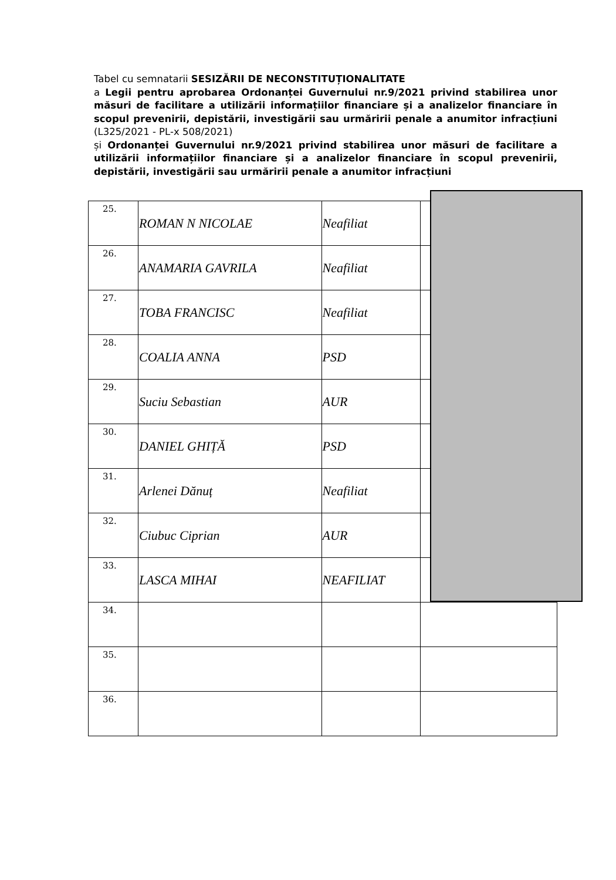Tabel cu semnatarii SESIZĂRII DE NECONSTITUȚIONALITATE
a Legii pentru aprobarea Ordonanței Guvernului nr.9/2021 privind stabilirea unor măsuri de facilitare a utilizării informațiilor financiare și a analizelor financiare în scopul prevenirii, depistării, investigării sau urmăririi penale a anumitor infracțiuni (L325/2021 - PL-x 508/2021)
și Ordonanței Guvernului nr.9/2021 privind stabilirea unor măsuri de facilitare a utilizării informațiilor financiare și a analizelor financiare în scopul prevenirii, depistării, investigării sau urmăririi penale a anumitor infracțiuni
| 25. | ROMAN N NICOLAE | Neafiliat | |
| 26. | ANAMARIA GAVRILA | Neafiliat | |
| 27. | TOBA FRANCISC | Neafiliat | |
| 28. | COALIA ANNA | PSD | |
| 29. | Suciu Sebastian | AUR | |
| 30. | DANIEL GHIȚĂ | PSD | |
| 31. | Arlenei Dănuț | Neafiliat | |
| 32. | Ciubuc Ciprian | AUR | |
| 33. | LASCA MIHAI | NEAFILIAT | |
| 34. | | | |
| 35. | | | |
| 36. | | | |